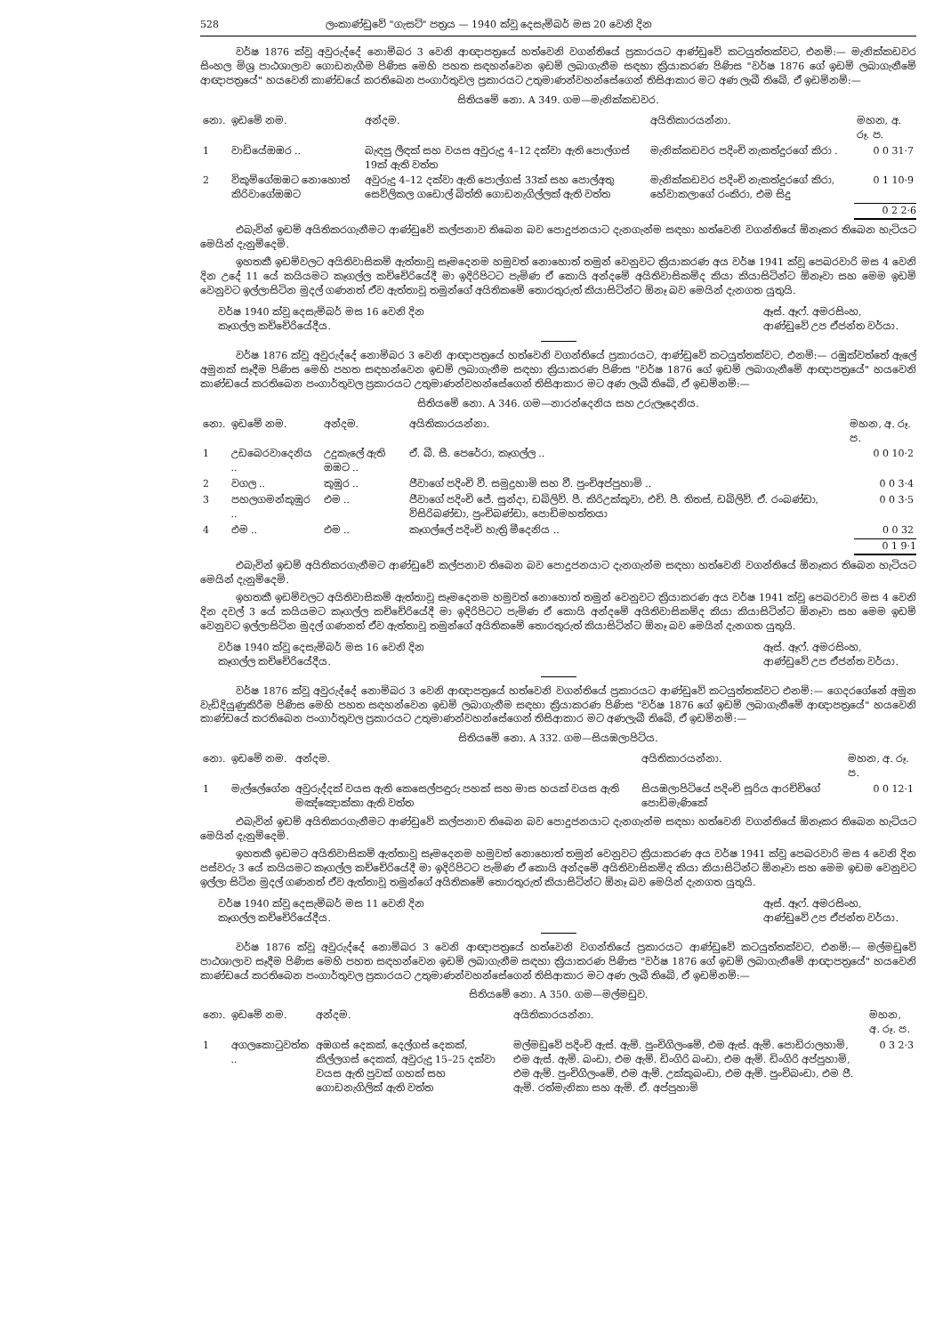528 ලංකාණ්ඩුවේ "ගැසට්" පත්‍රය — 1940 ක්වූ දෙසැම්බර් මස 20 වෙනි දින
වර්ෂ 1876 ක්වූ අවුරුද්දේ නොම්බර 3 වෙනි ආඥාපත්‍රයේ හත්වෙනි වගන්තියේ ප්‍රකාරයට ආණ්ඩුවේ කටයුත්තක්වට, එනම්:— මැනික්කඩවර සිංහල මිශ්‍ර පාඨශාලාව ගොඩනැගීම පිණිස මෙහි පහත සඳහන්වෙන ඉඩම් ලබාගැනීම සඳහා ක්‍රියාකරණ පිණිස "වර්ෂ 1876 ගේ ඉඩම් ලබාගැනීමේ ආඥාපත්‍රයේ" හයවෙනි කාණ්ඩයේ කරතිබෙන පංගාර්තුවල ප්‍රකාරයට උතුමාණන්වහන්සේගෙන් තිසිආකාර මට අණ ලැබී තිබේ, ඒ ඉඩම්නම්:—
සිතියමේ නො. A 349. ගම—මැනික්කඩවර.
| නො. | ඉඩමේ නම. | අන්දම. | අයිතිකාරයන්නා. | මහන, අ. රූ. ප. |
| --- | --- | --- | --- | --- |
| 1 | වාඩියේඔඹර .. | බැඳපු ලීඳක් සහ වයස අවුරුදු 4–12 දක්වා ඇති පොල්ගස් 19ක් ඇති වත්ත | මැනික්කඩවර පදිංචි නැකත්දුරගේ කිරා . | 0 0 31·7 |
| 2 | විකුම්ගේඔඹට නොහොත් කිරිවාගේඔඹට | අවුරුදු 4–12 දක්වා ඇති පොල්ගස් 33ක් සහ පොල්අතු සෙවිලිකල ගඩොල් බිත්ති ගොඩනැගිල්ලක් ඇති වත්ත | මැනික්කඩවර පදිංචි නැකත්දුරගේ කිරා, හේවාකලාගේ රංකිරා, එම සිදු | 0 1 10·9 |
0 2 2·6
එබැවින් ඉඩම් අයිතිකරගැනීමට ආණ්ඩුවේ කල්පනාව තිබෙන බව පොදුජනයාට දැනගැන්ම සඳහා හත්වෙනි වගන්තියේ ඕනෑකර තිබෙන හැටියට මෙයින් දැනුම්දෙමි.
ඉහතකී ඉඩම්වලට අයිතිවාසිකම් ඇත්තාවූ සෑමදෙනම හමුවත් නොහොත් තමුන් වෙනුවට ක්‍රියාකරණ අය වර්ෂ 1941 ක්වූ පෙබරවාරි මස 4 වෙනි දින උදේ 11 යේ කයියමට කෑගල්ල කච්චේරියේදී මා ඉදිරිපිටට පැමිණ ඒ කොයි අන්දමේ අයිතිවාසිකම්ද කියා කියාසිටින්ට ඕනෑවා සහ මෙම ඉඩම් වෙනුවට ඉල්ලාසිටින මුදල් ගණනත් ඒව ඇත්තාවූ තමුන්ගේ අයිතිකමේ තොරතුරුත් කියාසිටින්ට ඕනෑ බව මෙයින් දැනගත යුතුයි.
වර්ෂ 1940 ක්වූ දෙසැම්බර් මස 16 වෙනි දින
කෑගල්ල කච්චේරියේදීය.
ඈස්. ඈෆ්. අමරසිංහ,
ආණ්ඩුවේ උප ඒජන්ත වර්යා.
වර්ෂ 1876 ක්වූ අවුරුද්දේ නොම්බර 3 වෙනි ආඥාපත්‍රයේ හත්වෙනි වගන්තියේ ප්‍රකාරයට, ආණ්ඩුවේ කටයුත්තක්වට, එනම්:— රඹුක්වත්තේ ඇලේ අමුනක් සෑදීම පිණිස මෙහි පහත සඳහන්වෙන ඉඩම් ලබාගැනීම සඳහා ක්‍රියාකරණ පිණිස "වර්ෂ 1876 ගේ ඉඩම් ලබාගැනීමේ ආඥාපත්‍රයේ" හයවෙනි කාණ්ඩයේ කරතිබෙන පංගාර්තුවල ප්‍රකාරයට උතුමාණන්වහන්සේගෙන් තිසිආකාර මට අණ ලැබී තිබේ, ඒ ඉඩම්නම්:—
සිතියමේ නො. A 346. ගම—නාරන්දෙනිය සහ උරුලෑදෙනිය.
| නො. | ඉඩමේ නම. | අන්දම. | අයිතිකාරයන්නා. | මහන, අ. රූ. ප. |
| --- | --- | --- | --- | --- |
| 1 | උඩබෙරවාදෙනිය .. | උදුකැලේ ඇති ඔඹට .. | ඒ. බී. සී. පෙරේරා, කෑගල්ල .. | 0 0 10·2 |
| 2 | වගල .. | කුඹුර .. | ජීවාගේ පදිංචි වී. සමුද්‍රහාමි සහ වී. පුංචිඅප්පුහාමි .. | 0 0 3·4 |
| 3 | පහලගමන්කුඹුර .. | එම .. | ජීවාගේ පදිංචි ජේ. සුන්දා, ඩබ්ලිව්. පී. කිරිඋක්කුවා, එච්. පී. තිතස්, ඩබ්ලිව්. ඒ. රංබණ්ඩා, විසිරිබණ්ඩා, පුංචිබණ්ඩා, පොඩිමහත්තයා | 0 0 3·5 |
| 4 | එම .. | එම .. | කෑගල්ලේ පදිංචි හැත්‍රි මීදෙනිය .. | 0 0 32 |
0 1 9·1
එබැවින් ඉඩම් අයිතිකරගැනීමට ආණ්ඩුවේ කල්පනාව තිබෙන බව පොදුජනයාට දැනගැන්ම සඳහා හත්වෙනි වගන්තියේ ඕනෑකර තිබෙන හැටියට මෙයින් දැනුම්දෙමි.
ඉහතකී ඉඩම්වලට අයිතිවාසිකම් ඇත්තාවූ සෑමදෙනම හමුවත් නොහොත් තමුන් වෙනුවට ක්‍රියාකරණ අය වර්ෂ 1941 ක්වූ පෙබරවාරි මස 4 වෙනි දින දවල් 3 යේ කයියමට කෑගල්ල කච්චේරියේදී මා ඉදිරිපිටට පැමිණ ඒ කොයි අන්දමේ අයිතිවාසිකම්ද කියා කියාසිටින්ට ඕනෑවා සහ මෙම ඉඩම් වෙනුවට ඉල්ලාසිටින මුදල් ගණනත් ඒව ඇත්තාවූ තමුන්ගේ අයිතිකමේ තොරතුරුත් කියාසිටින්ට ඕනෑ බව මෙයින් දැනගත යුතුයි.
වර්ෂ 1940 ක්වූ දෙසැම්බර් මස 16 වෙනි දින
කෑගල්ල කච්චේරියේදීය.
ඈස්. ඈෆ්. අමරසිංහ,
ආණ්ඩුවේ උප ඒජන්ත වර්යා.
වර්ෂ 1876 ක්වූ අවුරුද්දේ නොම්බර 3 වෙනි ආඥාපත්‍රයේ හත්වෙනි වගන්තියේ ප්‍රකාරයට ආණ්ඩුවේ කටයුත්තක්වට එනම්:— ගෙදරගේනේ අමුන වැඩිදියුණුකිරීම පිණිස මෙහි පහත සඳහන්වෙන ඉඩම් ලබාගැනීම සඳහා ක්‍රියාකරණ පිණිස "වර්ෂ 1876 ගේ ඉඩම් ලබාගැනීමේ ආඥාපත්‍රයේ" හයවෙනි කාණ්ඩයේ කරතිබෙන පංගාර්තුවල ප්‍රකාරයට උතුමාණන්වහන්සේගෙන් තිසිආකාර මට අණලැබී තිබේ, ඒ ඉඩම්නම්:—
සිතියමේ නො. A 332. ගම—සියඹලාපිටිය.
| නො. | ඉඩමේ නම. | අන්දම. | අයිතිකාරයන්නා. | මහන, අ. රූ. ප. |
| --- | --- | --- | --- | --- |
| 1 | මැල්ලේගේන | අවුරුද්දක් වයස ඇති කෙසෙල්පඳුරු පහක් සහ මාස හයක් වයස ඇති මඤ්ඤොක්කා ඇති වත්ත | සියඹලාපිටියේ පදිංචි සූරිය ආරච්චිගේ පොඩිමැණිකේ | 0 0 12·1 |
එබැවින් ඉඩම් අයිතිකරගැනීමට ආණ්ඩුවේ කල්පනාව තිබෙන බව පොදුජනයාට දැනගැන්ම සඳහා හත්වෙනි වගන්තියේ ඕනෑකර තිබෙන හැටියට මෙයින් දැනුම්දෙමි.
ඉහතකී ඉඩමට අයිතිවාසිකම් ඇත්තාවූ සෑමදෙනම හමුවත් නොහොත් තමුන් වෙනුවට ක්‍රියාකරණ අය වර්ෂ 1941 ක්වූ පෙබරවාරි මස 4 වෙනි දින පස්වරු 3 යේ කයියමට කෑගල්ල කච්චේරියේදී මා ඉදිරිපිටට පැමිණ ඒ කොයි අන්දමේ අයිතිවාසිකම්ද කියා කියාසිටින්ට ඕනෑවා සහ මෙම ඉඩම වෙනුවට ඉල්ලා සිටින මුදල් ගණනත් ඒව ඇත්තාවූ තමුන්ගේ අයිතිකමේ තොරතුරුත් කියාසිටින්ට ඕනෑ බව මෙයින් දැනගත යුතුයි.
වර්ෂ 1940 ක්වූ දෙසැම්බර් මස 11 වෙනි දින
කෑගල්ල කච්චේරියේදීය.
ඈස්. ඈෆ්. අමරසිංහ,
ආණ්ඩුවේ උප ඒජන්ත වර්යා.
වර්ෂ 1876 ක්වූ අවුරුද්දේ නොම්බර 3 වෙනි ආඥාපත්‍රයේ හත්වෙනි වගන්තියේ ප්‍රකාරයට ආණ්ඩුවේ කටයුත්තක්වට, එනම්:— මල්මඩුවේ පාඨශාලාව සෑදීම පිණිස මෙහි පහත සඳහන්වෙන ඉඩම් ලබාගැනීම සඳහා ක්‍රියාකරණ පිණිස "වර්ෂ 1876 ගේ ඉඩම් ලබාගැනීමේ ආඥාපත්‍රයේ" හයවෙනි කාණ්ඩයේ කරතිබෙන පංගාර්තුවල ප්‍රකාරයට උතුමාණන්වහන්සේගෙන් තිසිආකාර මට අණ ලැබී තිබේ, ඒ ඉඩම්නම්:—
සිතියමේ නො. A 350. ගම—මල්මඩුව.
| නො. | ඉඩමේ නම. | අන්දම. | අයිතිකාරයන්නා. | මහන, අ. රූ. ප. |
| --- | --- | --- | --- | --- |
| 1 | අගලකොටුවත්ත .. | අඹගස් දෙකක්, දෙල්ගස් දෙකක්, කිල්ලගස් දෙකක්, අවුරුදු 15–25 දක්වා වයස ඇති පුවක් ගහක් සහ ගොඩනැගිලික් ඇති වත්ත | මල්මඩුවේ පදිංචි ඇස්. ඇම්. පුංචිගිලංමේ, එම ඇස්. ඇම්. පොඩිරාලහාමි, එම ඇස්. ඇම්. බංඩා, එම ඇම්. ඩිංගිරි බංඩා, එම ඇම්. ඩිංගිරි අප්පුහාමි, එම ඇම්. පුංචිගිලංමේ, එම ඇම්. උක්කුබංඩා, එම ඇම්. පුංචිබංඩා, එම ජී. ඇම්. රත්මැනිකා සහ ඇම්. ඒ. අප්පුහාමි | 0 3 2·3 |